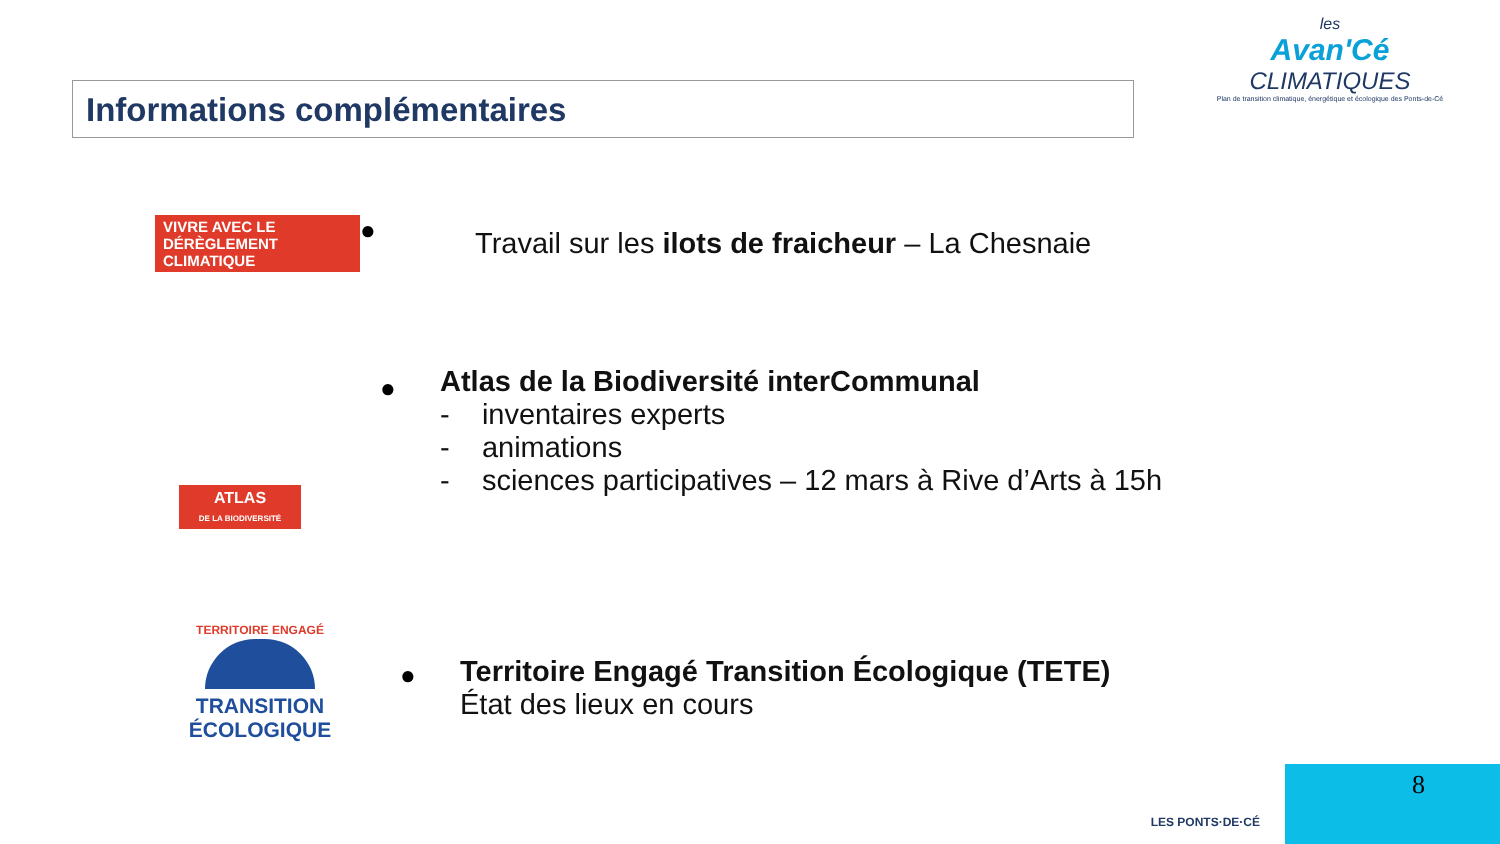Informations complémentaires
les
Avan'Cé
CLIMATIQUES
Plan de transition climatique, énergétique et écologique des Ponts-de-Cé
VIVRE AVEC LE
DÉRÈGLEMENT CLIMATIQUE
●
Travail sur les ilots de fraicheur – La Chesnaie
ATLAS
DE LA BIODIVERSITÉ
●
Atlas de la Biodiversité interCommunal
- inventaires experts
- animations
- sciences participatives – 12 mars à Rive d’Arts à 15h
TERRITOIRE ENGAGÉ
TRANSITION
ÉCOLOGIQUE
●
Territoire Engagé Transition Écologique (TETE)
État des lieux en cours
8
LES PONTS·DE·CÉ